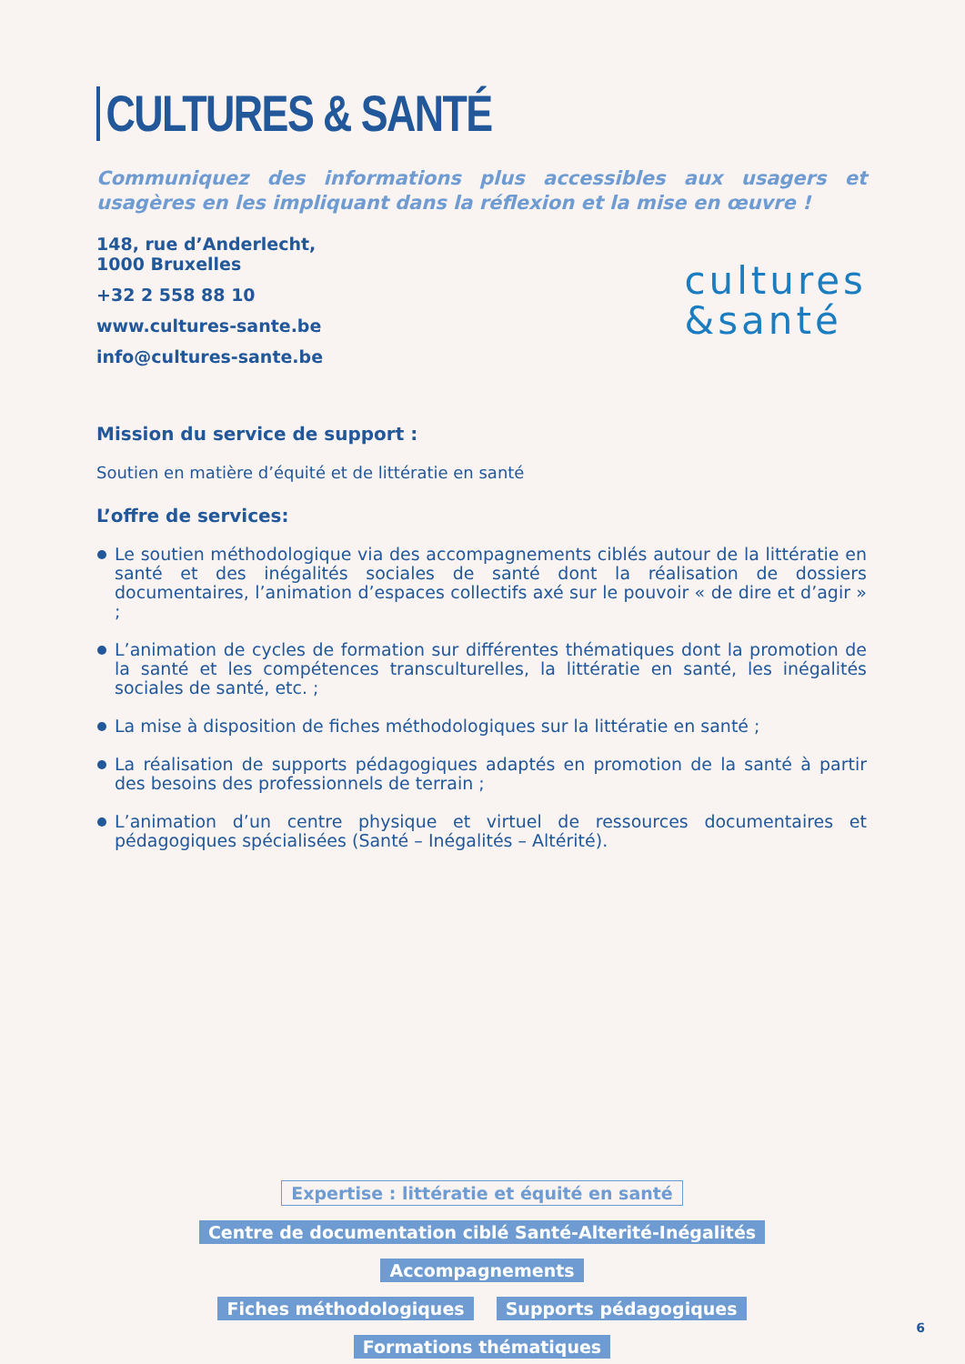CULTURES & SANTÉ
Communiquez des informations plus accessibles aux usagers et usagères en les impliquant dans la réflexion et la mise en œuvre !
148, rue d’Anderlecht,
1000 Bruxelles
+32 2 558 88 10
www.cultures-sante.be
info@cultures-sante.be
cultures
&santé
Mission du service de support :
Soutien en matière d’équité et de littératie en santé
L’offre de services:
Le soutien méthodologique via des accompagnements ciblés autour de la littératie en santé et des inégalités sociales de santé dont la réalisation de dossiers documentaires, l’animation d’espaces collectifs axé sur le pouvoir « de dire et d’agir » ;
L’animation de cycles de formation sur différentes thématiques dont la promotion de la santé et les compétences transculturelles, la littératie en santé, les inégalités sociales de santé, etc. ;
La mise à disposition de fiches méthodologiques sur la littératie en santé ;
La réalisation de supports pédagogiques adaptés en promotion de la santé à partir des besoins des professionnels de terrain ;
L’animation d’un centre physique et virtuel de ressources documentaires et pédagogiques spécialisées (Santé – Inégalités – Altérité).
Expertise : littératie et équité en santé
Centre de documentation ciblé Santé-Alterité-Inégalités Accompagnements
Fiches méthodologiques Supports pédagogiques Formations thématiques
6